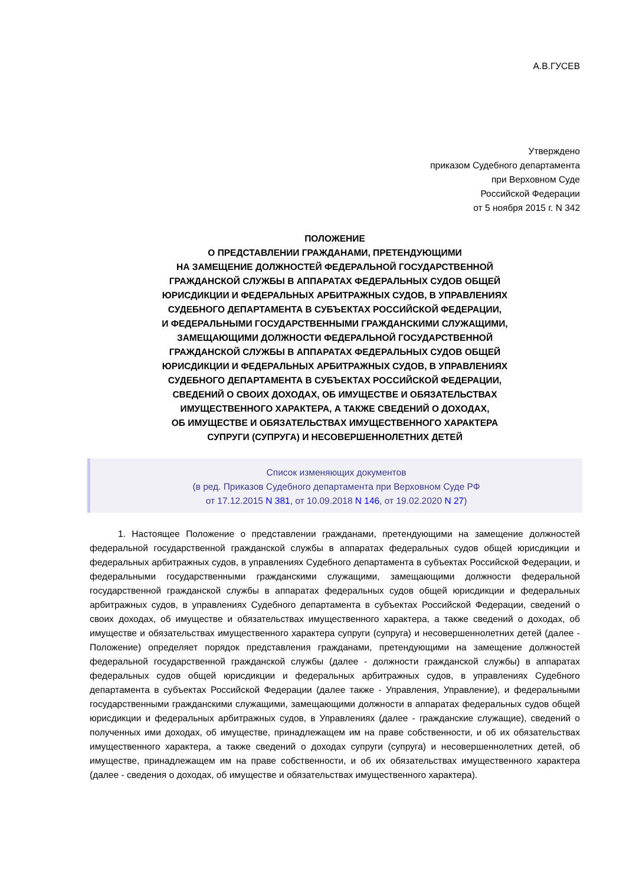А.В.ГУСЕВ
Утверждено
приказом Судебного департамента
при Верховном Суде
Российской Федерации
от 5 ноября 2015 г. N 342
ПОЛОЖЕНИЕ
О ПРЕДСТАВЛЕНИИ ГРАЖДАНАМИ, ПРЕТЕНДУЮЩИМИ
НА ЗАМЕЩЕНИЕ ДОЛЖНОСТЕЙ ФЕДЕРАЛЬНОЙ ГОСУДАРСТВЕННОЙ
ГРАЖДАНСКОЙ СЛУЖБЫ В АППАРАТАХ ФЕДЕРАЛЬНЫХ СУДОВ ОБЩЕЙ
ЮРИСДИКЦИИ И ФЕДЕРАЛЬНЫХ АРБИТРАЖНЫХ СУДОВ, В УПРАВЛЕНИЯХ
СУДЕБНОГО ДЕПАРТАМЕНТА В СУБЪЕКТАХ РОССИЙСКОЙ ФЕДЕРАЦИИ,
И ФЕДЕРАЛЬНЫМИ ГОСУДАРСТВЕННЫМИ ГРАЖДАНСКИМИ СЛУЖАЩИМИ,
ЗАМЕЩАЮЩИМИ ДОЛЖНОСТИ ФЕДЕРАЛЬНОЙ ГОСУДАРСТВЕННОЙ
ГРАЖДАНСКОЙ СЛУЖБЫ В АППАРАТАХ ФЕДЕРАЛЬНЫХ СУДОВ ОБЩЕЙ
ЮРИСДИКЦИИ И ФЕДЕРАЛЬНЫХ АРБИТРАЖНЫХ СУДОВ, В УПРАВЛЕНИЯХ
СУДЕБНОГО ДЕПАРТАМЕНТА В СУБЪЕКТАХ РОССИЙСКОЙ ФЕДЕРАЦИИ,
СВЕДЕНИЙ О СВОИХ ДОХОДАХ, ОБ ИМУЩЕСТВЕ И ОБЯЗАТЕЛЬСТВАХ
ИМУЩЕСТВЕННОГО ХАРАКТЕРА, А ТАКЖЕ СВЕДЕНИЙ О ДОХОДАХ,
ОБ ИМУЩЕСТВЕ И ОБЯЗАТЕЛЬСТВАХ ИМУЩЕСТВЕННОГО ХАРАКТЕРА
СУПРУГИ (СУПРУГА) И НЕСОВЕРШЕННОЛЕТНИХ ДЕТЕЙ
Список изменяющих документов
(в ред. Приказов Судебного департамента при Верховном Суде РФ
от 17.12.2015 N 381, от 10.09.2018 N 146, от 19.02.2020 N 27)
1. Настоящее Положение о представлении гражданами, претендующими на замещение должностей федеральной государственной гражданской службы в аппаратах федеральных судов общей юрисдикции и федеральных арбитражных судов, в управлениях Судебного департамента в субъектах Российской Федерации, и федеральными государственными гражданскими служащими, замещающими должности федеральной государственной гражданской службы в аппаратах федеральных судов общей юрисдикции и федеральных арбитражных судов, в управлениях Судебного департамента в субъектах Российской Федерации, сведений о своих доходах, об имуществе и обязательствах имущественного характера, а также сведений о доходах, об имуществе и обязательствах имущественного характера супруги (супруга) и несовершеннолетних детей (далее - Положение) определяет порядок представления гражданами, претендующими на замещение должностей федеральной государственной гражданской службы (далее - должности гражданской службы) в аппаратах федеральных судов общей юрисдикции и федеральных арбитражных судов, в управлениях Судебного департамента в субъектах Российской Федерации (далее также - Управления, Управление), и федеральными государственными гражданскими служащими, замещающими должности в аппаратах федеральных судов общей юрисдикции и федеральных арбитражных судов, в Управлениях (далее - гражданские служащие), сведений о полученных ими доходах, об имуществе, принадлежащем им на праве собственности, и об их обязательствах имущественного характера, а также сведений о доходах супруги (супруга) и несовершеннолетних детей, об имуществе, принадлежащем им на праве собственности, и об их обязательствах имущественного характера (далее - сведения о доходах, об имуществе и обязательствах имущественного характера).